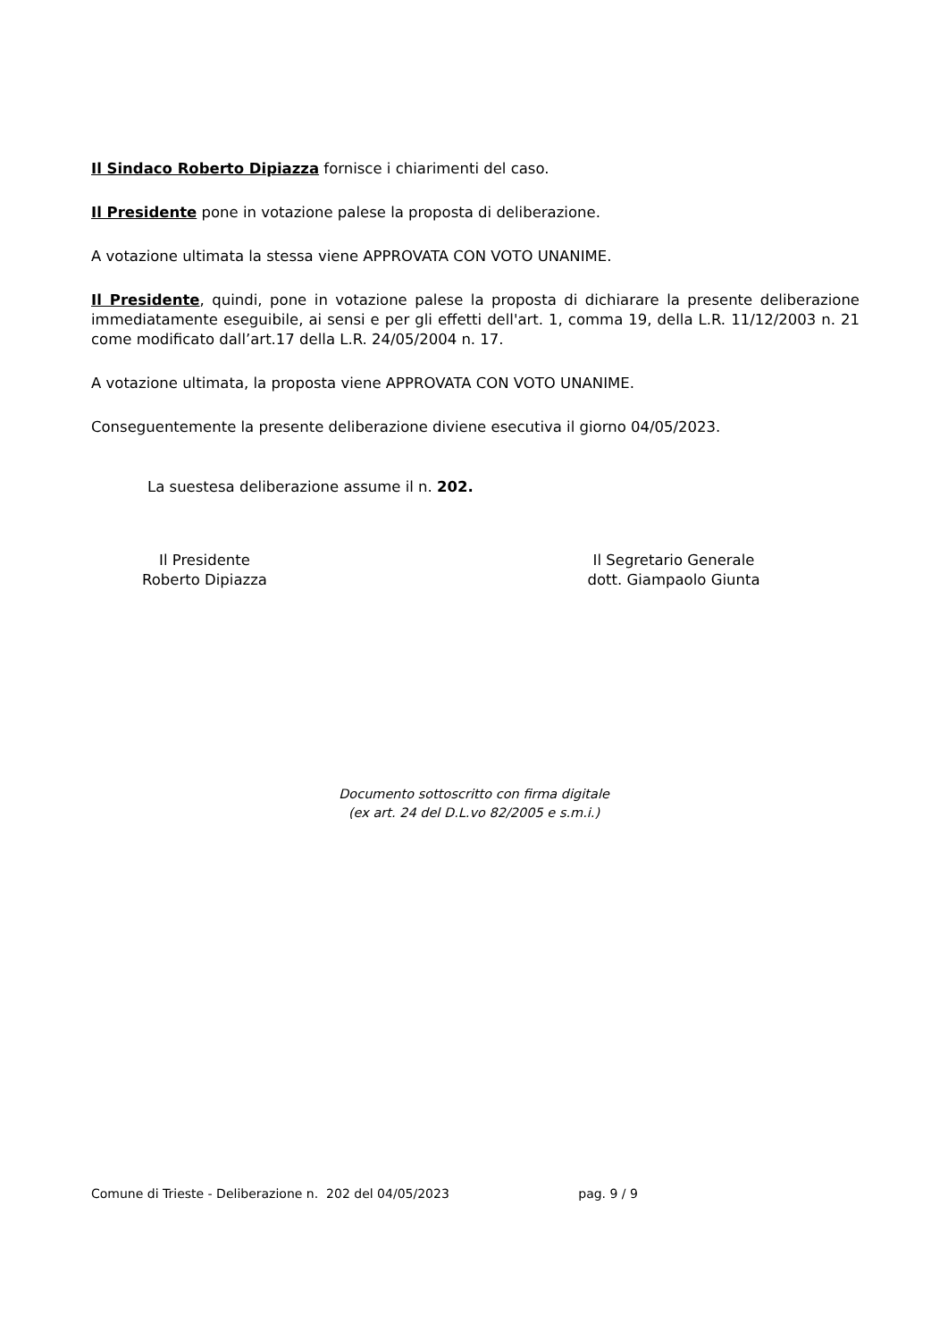Il Sindaco Roberto Dipiazza fornisce i chiarimenti del caso.
Il Presidente pone in votazione palese la proposta di deliberazione.
A votazione ultimata la stessa viene APPROVATA CON VOTO UNANIME.
Il Presidente, quindi, pone in votazione palese la proposta di dichiarare la presente deliberazione immediatamente eseguibile, ai sensi e per gli effetti dell'art. 1, comma 19, della L.R. 11/12/2003 n. 21 come modificato dall’art.17 della L.R. 24/05/2004 n. 17.
A votazione ultimata, la proposta viene APPROVATA CON VOTO UNANIME.
Conseguentemente la presente deliberazione diviene esecutiva il giorno 04/05/2023.
La suestesa deliberazione assume il n. 202.
Il Presidente
Roberto Dipiazza
Il Segretario Generale
dott. Giampaolo Giunta
Documento sottoscritto con firma digitale
(ex art. 24 del D.L.vo 82/2005 e s.m.i.)
Comune di Trieste - Deliberazione n. 202 del 04/05/2023 pag. 9 / 9